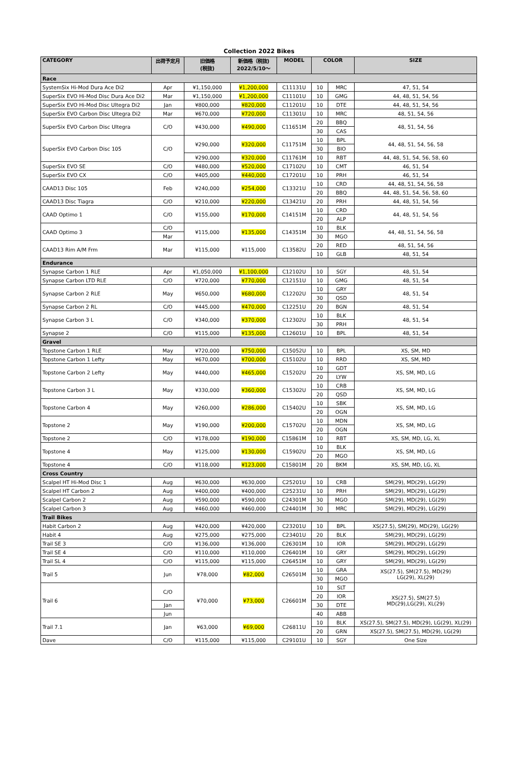Collection 2022 Bikes
| CATEGORY | 出荷予定月 | 旧価格 (税抜) | 新価格（税抜) 2022/5/10～ | MODEL | COLOR | | SIZE |
| --- | --- | --- | --- | --- | --- | --- | --- |
| Race | | | | | | | |
| SystemSix Hi-Mod Dura Ace Di2 | Apr | ¥1,150,000 | ¥1,200,000 | C11131U | 10 | MRC | 47, 51, 54 |
| SuperSix EVO Hi-Mod Disc Dura Ace Di2 | Mar | ¥1,150,000 | ¥1,200,000 | C11101U | 10 | GMG | 44, 48, 51, 54, 56 |
| SuperSix EVO Hi-Mod Disc Ultegra Di2 | Jan | ¥800,000 | ¥820,000 | C11201U | 10 | DTE | 44, 48, 51, 54, 56 |
| SuperSix EVO Carbon Disc Ultegra Di2 | Mar | ¥670,000 | ¥720,000 | C11301U | 10 | MRC | 48, 51, 54, 56 |
| SuperSix EVO Carbon Disc Ultegra | C/O | ¥430,000 | ¥490,000 | C11651M | 20 | BBQ | 48, 51, 54, 56 |
| | | | | | 30 | CAS | |
| SuperSix EVO Carbon Disc 105 | C/O | ¥290,000 | ¥320,000 | C11751M | 10 | BPL | 44, 48, 51, 54, 56, 58 |
| | | | | | 30 | BIO | |
| | | ¥290,000 | ¥320,000 | C11761M | 10 | RBT | 44, 48, 51, 54, 56, 58, 60 |
| SuperSix EVO SE | C/O | ¥480,000 | ¥520,000 | C17102U | 10 | CMT | 46, 51, 54 |
| SuperSix EVO CX | C/O | ¥405,000 | ¥440,000 | C17201U | 10 | PRH | 46, 51, 54 |
| CAAD13 Disc 105 | Feb | ¥240,000 | ¥254,000 | C13321U | 10 | CRD | 44, 48, 51, 54, 56, 58 |
| | | | | | 20 | BBQ | 44, 48, 51, 54, 56, 58, 60 |
| CAAD13 Disc Tiagra | C/O | ¥210,000 | ¥220,000 | C13421U | 20 | PRH | 44, 48, 51, 54, 56 |
| CAAD Optimo 1 | C/O | ¥155,000 | ¥170,000 | C14151M | 10 | CRD | 44, 48, 51, 54, 56 |
| | | | | | 20 | ALP | |
| CAAD Optimo 3 | C/O | ¥115,000 | ¥135,000 | C14351M | 10 | BLK | 44, 48, 51, 54, 56, 58 |
| | Mar | | | | 30 | MGO | |
| CAAD13 Rim A/M Frm | Mar | ¥115,000 | ¥115,000 | C13582U | 20 | RED | 48, 51, 54, 56 |
| | | | | | 10 | GLB | 48, 51, 54 |
| Endurance | | | | | | | |
| Synapse Carbon 1 RLE | Apr | ¥1,050,000 | ¥1,100,000 | C12102U | 10 | SGY | 48, 51, 54 |
| Synapse Carbon LTD RLE | C/O | ¥720,000 | ¥770,000 | C12151U | 10 | GMG | 48, 51, 54 |
| Synapse Carbon 2 RLE | May | ¥650,000 | ¥680,000 | C12202U | 10 | GRY | 48, 51, 54 |
| | | | | | 30 | QSD | |
| Synapse Carbon 2 RL | C/O | ¥445,000 | ¥470,000 | C12251U | 20 | BGN | 48, 51, 54 |
| Synapse Carbon 3 L | C/O | ¥340,000 | ¥370,000 | C12302U | 10 | BLK | 48, 51, 54 |
| | | | | | 30 | PRH | |
| Synapse 2 | C/O | ¥115,000 | ¥135,000 | C12601U | 10 | BPL | 48, 51, 54 |
| Gravel | | | | | | | |
| Topstone Carbon 1 RLE | May | ¥720,000 | ¥750,000 | C15052U | 10 | BPL | XS, SM, MD |
| Topstone Carbon 1 Lefty | May | ¥670,000 | ¥700,000 | C15102U | 10 | RRD | XS, SM, MD |
| Topstone Carbon 2 Lefty | May | ¥440,000 | ¥465,000 | C15202U | 10 | GDT | XS, SM, MD, LG |
| | | | | | 20 | LYW | |
| Topstone Carbon 3 L | May | ¥330,000 | ¥360,000 | C15302U | 10 | CRB | XS, SM, MD, LG |
| | | | | | 20 | QSD | |
| Topstone Carbon 4 | May | ¥260,000 | ¥286,000 | C15402U | 10 | SBK | XS, SM, MD, LG |
| | | | | | 20 | OGN | |
| Topstone 2 | May | ¥190,000 | ¥200,000 | C15702U | 10 | MDN | XS, SM, MD, LG |
| | | | | | 20 | OGN | |
| Topstone 2 | C/O | ¥178,000 | ¥190,000 | C15861M | 10 | RBT | XS, SM, MD, LG, XL |
| Topstone 4 | May | ¥125,000 | ¥130,000 | C15902U | 10 | BLK | XS, SM, MD, LG |
| | | | | | 20 | MGO | |
| Topstone 4 | C/O | ¥118,000 | ¥123,000 | C15801M | 20 | BKM | XS, SM, MD, LG, XL |
| Cross Country | | | | | | | |
| Scalpel HT Hi-Mod Disc 1 | Aug | ¥630,000 | ¥630,000 | C25201U | 10 | CRB | SM(29), MD(29), LG(29) |
| Scalpel HT Carbon 2 | Aug | ¥400,000 | ¥400,000 | C25231U | 10 | PRH | SM(29), MD(29), LG(29) |
| Scalpel Carbon 2 | Aug | ¥590,000 | ¥590,000 | C24301M | 30 | MGO | SM(29), MD(29), LG(29) |
| Scalpel Carbon 3 | Aug | ¥460,000 | ¥460,000 | C24401M | 30 | MRC | SM(29), MD(29), LG(29) |
| Trail Bikes | | | | | | | |
| Habit Carbon 2 | Aug | ¥420,000 | ¥420,000 | C23201U | 10 | BPL | XS(27.5), SM(29), MD(29), LG(29) |
| Habit 4 | Aug | ¥275,000 | ¥275,000 | C23401U | 20 | BLK | SM(29), MD(29), LG(29) |
| Trail SE 3 | C/O | ¥136,000 | ¥136,000 | C26301M | 10 | IOR | SM(29), MD(29), LG(29) |
| Trail SE 4 | C/O | ¥110,000 | ¥110,000 | C26401M | 10 | GRY | SM(29), MD(29), LG(29) |
| Trail SL 4 | C/O | ¥115,000 | ¥115,000 | C26451M | 10 | GRY | SM(29), MD(29), LG(29) |
| Trail 5 | Jun | ¥78,000 | ¥82,000 | C26501M | 10 | GRA | XS(27.5), SM(27.5), MD(29) LG(29), XL(29) |
| | | | | | 30 | MGO | |
| Trail 6 | C/O | ¥70,000 | ¥73,000 | C26601M | 10 | SLT | XS(27.5), SM(27.5) MD(29),LG(29), XL(29) |
| | | | | | 20 | IOR | |
| | Jan | | | | 30 | DTE | |
| | Jun | | | | 40 | ABB | |
| Trail 7.1 | Jan | ¥63,000 | ¥69,000 | C26811U | 10 | BLK | XS(27.5), SM(27.5), MD(29), LG(29), XL(29) |
| | | | | | 20 | GRN | XS(27.5), SM(27.5), MD(29), LG(29) |
| Dave | C/O | ¥115,000 | ¥115,000 | C29101U | 10 | SGY | One Size |